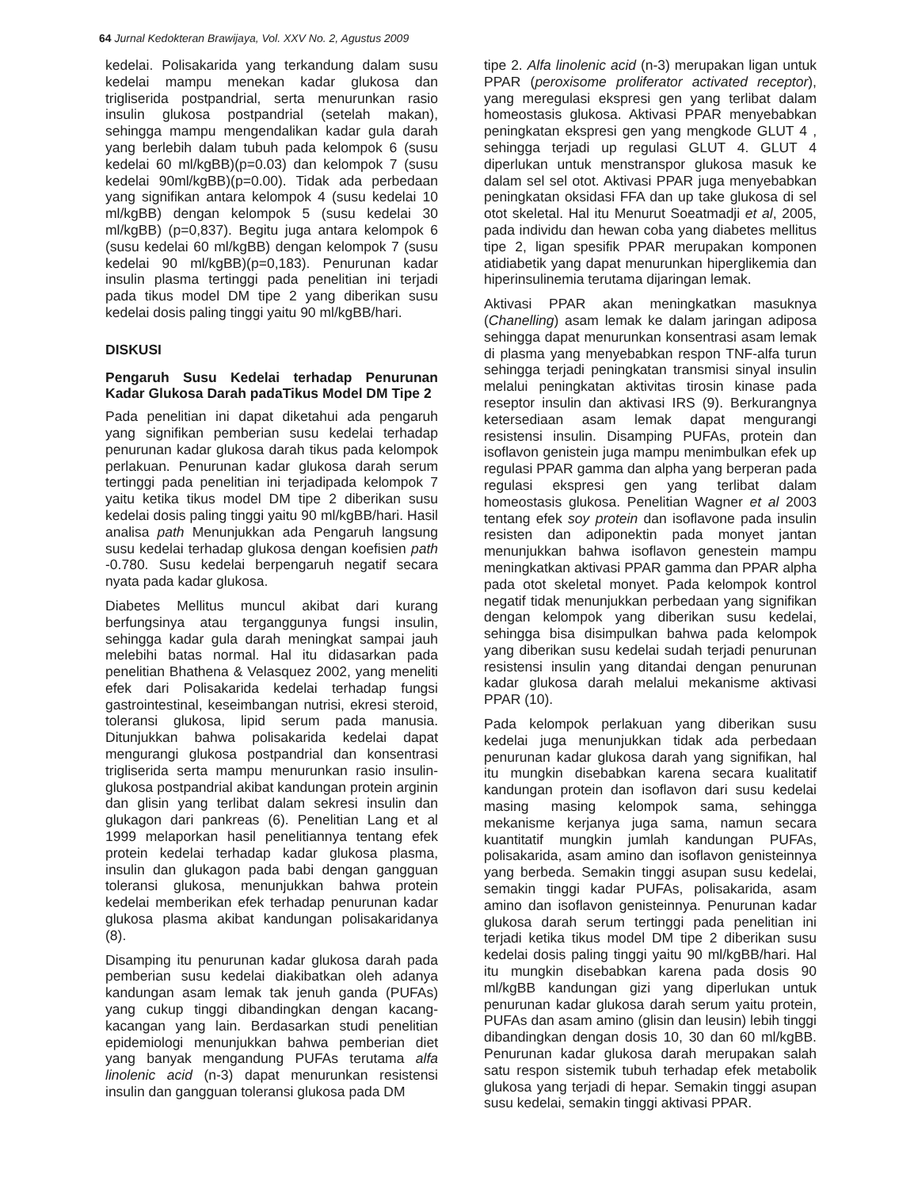64 Jurnal Kedokteran Brawijaya, Vol. XXV No. 2, Agustus 2009
kedelai. Polisakarida yang terkandung dalam susu kedelai mampu menekan kadar glukosa dan trigliserida postpandrial, serta menurunkan rasio insulin glukosa postpandrial (setelah makan), sehingga mampu mengendalikan kadar gula darah yang berlebih dalam tubuh pada kelompok 6 (susu kedelai 60 ml/kgBB)(p=0.03) dan kelompok 7 (susu kedelai 90ml/kgBB)(p=0.00). Tidak ada perbedaan yang signifikan antara kelompok 4 (susu kedelai 10 ml/kgBB) dengan kelompok 5 (susu kedelai 30 ml/kgBB) (p=0,837). Begitu juga antara kelompok 6 (susu kedelai 60 ml/kgBB) dengan kelompok 7 (susu kedelai 90 ml/kgBB)(p=0,183). Penurunan kadar insulin plasma tertinggi pada penelitian ini terjadi pada tikus model DM tipe 2 yang diberikan susu kedelai dosis paling tinggi yaitu 90 ml/kgBB/hari.
DISKUSI
Pengaruh Susu Kedelai terhadap Penurunan Kadar Glukosa Darah padaTikus Model DM Tipe 2
Pada penelitian ini dapat diketahui ada pengaruh yang signifikan pemberian susu kedelai terhadap penurunan kadar glukosa darah tikus pada kelompok perlakuan. Penurunan kadar glukosa darah serum tertinggi pada penelitian ini terjadipada kelompok 7 yaitu ketika tikus model DM tipe 2 diberikan susu kedelai dosis paling tinggi yaitu 90 ml/kgBB/hari. Hasil analisa path Menunjukkan ada Pengaruh langsung susu kedelai terhadap glukosa dengan koefisien path -0.780. Susu kedelai berpengaruh negatif secara nyata pada kadar glukosa.
Diabetes Mellitus muncul akibat dari kurang berfungsinya atau terganggunya fungsi insulin, sehingga kadar gula darah meningkat sampai jauh melebihi batas normal. Hal itu didasarkan pada penelitian Bhathena & Velasquez 2002, yang meneliti efek dari Polisakarida kedelai terhadap fungsi gastrointestinal, keseimbangan nutrisi, ekresi steroid, toleransi glukosa, lipid serum pada manusia. Ditunjukkan bahwa polisakarida kedelai dapat mengurangi glukosa postpandrial dan konsentrasi trigliserida serta mampu menurunkan rasio insulin-glukosa postpandrial akibat kandungan protein arginin dan glisin yang terlibat dalam sekresi insulin dan glukagon dari pankreas (6). Penelitian Lang et al 1999 melaporkan hasil penelitiannya tentang efek protein kedelai terhadap kadar glukosa plasma, insulin dan glukagon pada babi dengan gangguan toleransi glukosa, menunjukkan bahwa protein kedelai memberikan efek terhadap penurunan kadar glukosa plasma akibat kandungan polisakaridanya (8).
Disamping itu penurunan kadar glukosa darah pada pemberian susu kedelai diakibatkan oleh adanya kandungan asam lemak tak jenuh ganda (PUFAs) yang cukup tinggi dibandingkan dengan kacang-kacangan yang lain. Berdasarkan studi penelitian epidemiologi menunjukkan bahwa pemberian diet yang banyak mengandung PUFAs terutama alfa linolenic acid (n-3) dapat menurunkan resistensi insulin dan gangguan toleransi glukosa pada DM
tipe 2. Alfa linolenic acid (n-3) merupakan ligan untuk PPAR (peroxisome proliferator activated receptor), yang meregulasi ekspresi gen yang terlibat dalam homeostasis glukosa. Aktivasi PPAR menyebabkan peningkatan ekspresi gen yang mengkode GLUT 4 , sehingga terjadi up regulasi GLUT 4. GLUT 4 diperlukan untuk menstranspor glukosa masuk ke dalam sel sel otot. Aktivasi PPAR juga menyebabkan peningkatan oksidasi FFA dan up take glukosa di sel otot skeletal. Hal itu Menurut Soeatmadji et al, 2005, pada individu dan hewan coba yang diabetes mellitus tipe 2, ligan spesifik PPAR merupakan komponen atidiabetik yang dapat menurunkan hiperglikemia dan hiperinsulinemia terutama dijaringan lemak.
Aktivasi PPAR akan meningkatkan masuknya (Chanelling) asam lemak ke dalam jaringan adiposa sehingga dapat menurunkan konsentrasi asam lemak di plasma yang menyebabkan respon TNF-alfa turun sehingga terjadi peningkatan transmisi sinyal insulin melalui peningkatan aktivitas tirosin kinase pada reseptor insulin dan aktivasi IRS (9). Berkurangnya ketersediaan asam lemak dapat mengurangi resistensi insulin. Disamping PUFAs, protein dan isoflavon genistein juga mampu menimbulkan efek up regulasi PPAR gamma dan alpha yang berperan pada regulasi ekspresi gen yang terlibat dalam homeostasis glukosa. Penelitian Wagner et al 2003 tentang efek soy protein dan isoflavone pada insulin resisten dan adiponektin pada monyet jantan menunjukkan bahwa isoflavon genestein mampu meningkatkan aktivasi PPAR gamma dan PPAR alpha pada otot skeletal monyet. Pada kelompok kontrol negatif tidak menunjukkan perbedaan yang signifikan dengan kelompok yang diberikan susu kedelai, sehingga bisa disimpulkan bahwa pada kelompok yang diberikan susu kedelai sudah terjadi penurunan resistensi insulin yang ditandai dengan penurunan kadar glukosa darah melalui mekanisme aktivasi PPAR (10).
Pada kelompok perlakuan yang diberikan susu kedelai juga menunjukkan tidak ada perbedaan penurunan kadar glukosa darah yang signifikan, hal itu mungkin disebabkan karena secara kualitatif kandungan protein dan isoflavon dari susu kedelai masing masing kelompok sama, sehingga mekanisme kerjanya juga sama, namun secara kuantitatif mungkin jumlah kandungan PUFAs, polisakarida, asam amino dan isoflavon genisteinnya yang berbeda. Semakin tinggi asupan susu kedelai, semakin tinggi kadar PUFAs, polisakarida, asam amino dan isoflavon genisteinnya. Penurunan kadar glukosa darah serum tertinggi pada penelitian ini terjadi ketika tikus model DM tipe 2 diberikan susu kedelai dosis paling tinggi yaitu 90 ml/kgBB/hari. Hal itu mungkin disebabkan karena pada dosis 90 ml/kgBB kandungan gizi yang diperlukan untuk penurunan kadar glukosa darah serum yaitu protein, PUFAs dan asam amino (glisin dan leusin) lebih tinggi dibandingkan dengan dosis 10, 30 dan 60 ml/kgBB. Penurunan kadar glukosa darah merupakan salah satu respon sistemik tubuh terhadap efek metabolik glukosa yang terjadi di hepar. Semakin tinggi asupan susu kedelai, semakin tinggi aktivasi PPAR.